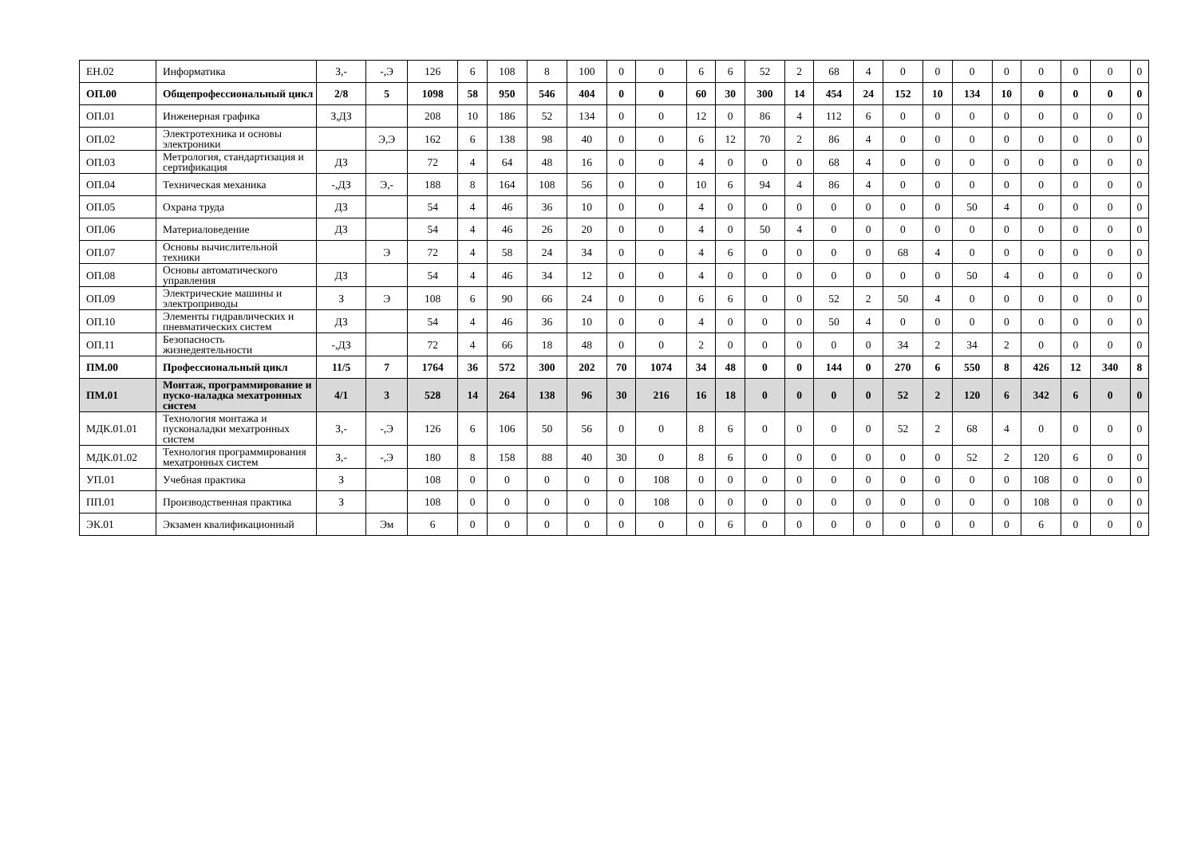| ЕН.02 | Информатика | З,- | -,Э | 126 | 6 | 108 | 8 | 100 | 0 | 0 | 6 | 6 | 52 | 2 | 68 | 4 | 0 | 0 | 0 | 0 | 0 | 0 | 0 | 0 |
| ОП.00 | Общепрофессиональный цикл | 2/8 | 5 | 1098 | 58 | 950 | 546 | 404 | 0 | 0 | 60 | 30 | 300 | 14 | 454 | 24 | 152 | 10 | 134 | 10 | 0 | 0 | 0 | 0 |
| ОП.01 | Инженерная графика | З,ДЗ | | 208 | 10 | 186 | 52 | 134 | 0 | 0 | 12 | 0 | 86 | 4 | 112 | 6 | 0 | 0 | 0 | 0 | 0 | 0 | 0 | 0 |
| ОП.02 | Электротехника и основы электроники | | Э,Э | 162 | 6 | 138 | 98 | 40 | 0 | 0 | 6 | 12 | 70 | 2 | 86 | 4 | 0 | 0 | 0 | 0 | 0 | 0 | 0 | 0 |
| ОП.03 | Метрология, стандартизация и сертификация | ДЗ | | 72 | 4 | 64 | 48 | 16 | 0 | 0 | 4 | 0 | 0 | 0 | 68 | 4 | 0 | 0 | 0 | 0 | 0 | 0 | 0 | 0 |
| ОП.04 | Техническая механика | -,ДЗ | Э,- | 188 | 8 | 164 | 108 | 56 | 0 | 0 | 10 | 6 | 94 | 4 | 86 | 4 | 0 | 0 | 0 | 0 | 0 | 0 | 0 | 0 |
| ОП.05 | Охрана труда | ДЗ | | 54 | 4 | 46 | 36 | 10 | 0 | 0 | 4 | 0 | 0 | 0 | 0 | 0 | 0 | 0 | 50 | 4 | 0 | 0 | 0 | 0 |
| ОП.06 | Материаловедение | ДЗ | | 54 | 4 | 46 | 26 | 20 | 0 | 0 | 4 | 0 | 50 | 4 | 0 | 0 | 0 | 0 | 0 | 0 | 0 | 0 | 0 | 0 |
| ОП.07 | Основы вычислительной техники | | Э | 72 | 4 | 58 | 24 | 34 | 0 | 0 | 4 | 6 | 0 | 0 | 0 | 0 | 68 | 4 | 0 | 0 | 0 | 0 | 0 | 0 |
| ОП.08 | Основы автоматического управления | ДЗ | | 54 | 4 | 46 | 34 | 12 | 0 | 0 | 4 | 0 | 0 | 0 | 0 | 0 | 0 | 0 | 50 | 4 | 0 | 0 | 0 | 0 |
| ОП.09 | Электрические машины и электроприводы | З | Э | 108 | 6 | 90 | 66 | 24 | 0 | 0 | 6 | 6 | 0 | 0 | 52 | 2 | 50 | 4 | 0 | 0 | 0 | 0 | 0 | 0 |
| ОП.10 | Элементы гидравлических и пневматических систем | ДЗ | | 54 | 4 | 46 | 36 | 10 | 0 | 0 | 4 | 0 | 0 | 0 | 50 | 4 | 0 | 0 | 0 | 0 | 0 | 0 | 0 | 0 |
| ОП.11 | Безопасность жизнедеятельности | -,ДЗ | | 72 | 4 | 66 | 18 | 48 | 0 | 0 | 2 | 0 | 0 | 0 | 0 | 0 | 34 | 2 | 34 | 2 | 0 | 0 | 0 | 0 |
| ПМ.00 | Профессиональный цикл | 11/5 | 7 | 1764 | 36 | 572 | 300 | 202 | 70 | 1074 | 34 | 48 | 0 | 0 | 144 | 0 | 270 | 6 | 550 | 8 | 426 | 12 | 340 | 8 |
| ПМ.01 | Монтаж, программирование и пуско-наладка мехатронных систем | 4/1 | 3 | 528 | 14 | 264 | 138 | 96 | 30 | 216 | 16 | 18 | 0 | 0 | 0 | 0 | 52 | 2 | 120 | 6 | 342 | 6 | 0 | 0 |
| МДК.01.01 | Технология монтажа и пусконаладки мехатронных систем | З,- | -,Э | 126 | 6 | 106 | 50 | 56 | 0 | 0 | 8 | 6 | 0 | 0 | 0 | 0 | 52 | 2 | 68 | 4 | 0 | 0 | 0 | 0 |
| МДК.01.02 | Технология программирования мехатронных систем | З,- | -,Э | 180 | 8 | 158 | 88 | 40 | 30 | 0 | 8 | 6 | 0 | 0 | 0 | 0 | 0 | 0 | 52 | 2 | 120 | 6 | 0 | 0 |
| УП.01 | Учебная практика | З | | 108 | 0 | 0 | 0 | 0 | 0 | 108 | 0 | 0 | 0 | 0 | 0 | 0 | 0 | 0 | 0 | 0 | 108 | 0 | 0 | 0 |
| ПП.01 | Производственная практика | З | | 108 | 0 | 0 | 0 | 0 | 0 | 108 | 0 | 0 | 0 | 0 | 0 | 0 | 0 | 0 | 0 | 0 | 108 | 0 | 0 | 0 |
| ЭК.01 | Экзамен квалификационный | | Эм | 6 | 0 | 0 | 0 | 0 | 0 | 0 | 0 | 6 | 0 | 0 | 0 | 0 | 0 | 0 | 0 | 0 | 6 | 0 | 0 | 0 |